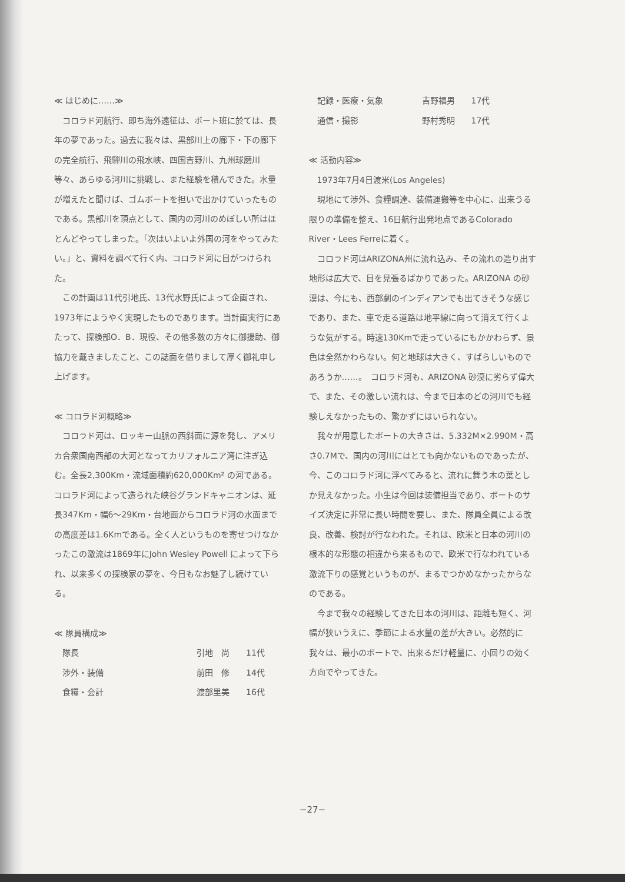≪ はじめに……≫
コロラド河航行、即ち海外遠征は、ボート班に於ては、長年の夢であった。過去に我々は、黒部川上の廊下・下の廊下の完全航行、飛騨川の飛水峡、四国吉野川、九州球磨川等々、あらゆる河川に挑戦し、また経験を積んできた。水量が増えたと聞けば、ゴムボートを担いで出かけていったものである。黒部川を頂点として、国内の河川のめぼしい所はほとんどやってしまった。「次はいよいよ外国の河をやってみたい。」と、資料を調べて行く内、コロラド河に目がつけられた。
この計画は11代引地氏、13代水野氏によって企画され、1973年にようやく実現したものであります。当計画実行にあたって、探検部O．B．現役、その他多数の方々に御援助、御協力を戴きましたこと、この誌面を借りまして厚く御礼申し上げます。
≪ コロラド河概略≫
コロラド河は、ロッキー山脈の西斜面に源を発し、アメリカ合衆国南西部の大河となってカリフォルニア湾に注ぎ込む。全長2,300Km・流域面積約620,000Km² の河である。コロラド河によって造られた峡谷グランドキャニオンは、延長347Km・幅6〜29Km・台地面からコロラド河の水面までの高度差は1.6Kmである。全く人というものを寄せつけなかったこの激流は1869年にJohn Wesley Powell によって下られ、以来多くの探検家の夢を、今日もなお魅了し続けている。
≪ 隊員構成≫
| 隊長 | 引地 尚 | 11代 |
| 渉外・装備 | 前田 修 | 14代 |
| 食糧・会計 | 渡部里美 | 16代 |
| 記録・医療・気象 | 吉野福男 | 17代 |
| 通信・撮影 | 野村秀明 | 17代 |
≪ 活動内容≫
1973年7月4日渡米(Los Angeles)
現地にて渉外、食糧調達、装備運搬等を中心に、出来うる限りの準備を整え、16日航行出発地点であるColorado River・Lees Ferreに着く。
コロラド河はARIZONA州に流れ込み、その流れの造り出す地形は広大で、目を見張るばかりであった。ARIZONA の砂漠は、今にも、西部劇のインディアンでも出てきそうな感じであり、また、車で走る道路は地平線に向って消えて行くような気がする。時速130Kmで走っているにもかかわらず、景色は全然かわらない。何と地球は大きく、すばらしいものであろうか……。　コロラド河も、ARIZONA 砂漠に劣らず偉大で、また、その激しい流れは、今まで日本のどの河川でも経験しえなかったもの、驚かずにはいられない。
我々が用意したボートの大きさは、5.332M×2.990M・高さ0.7Mで、国内の河川にはとても向かないものであったが、今、このコロラド河に浮べてみると、流れに舞う木の葉としか見えなかった。小生は今回は装備担当であり、ボートのサイズ決定に非常に長い時間を要し、また、隊員全員による改良、改善、検討が行なわれた。それは、欧米と日本の河川の根本的な形態の相違から来るもので、欧米で行なわれている激流下りの感覚というものが、まるでつかめなかったからなのである。
今まで我々の経験してきた日本の河川は、距離も短く、河幅が狭いうえに、季節による水量の差が大きい。必然的に我々は、最小のボートで、出来るだけ軽量に、小回りの効く方向でやってきた。
−27−